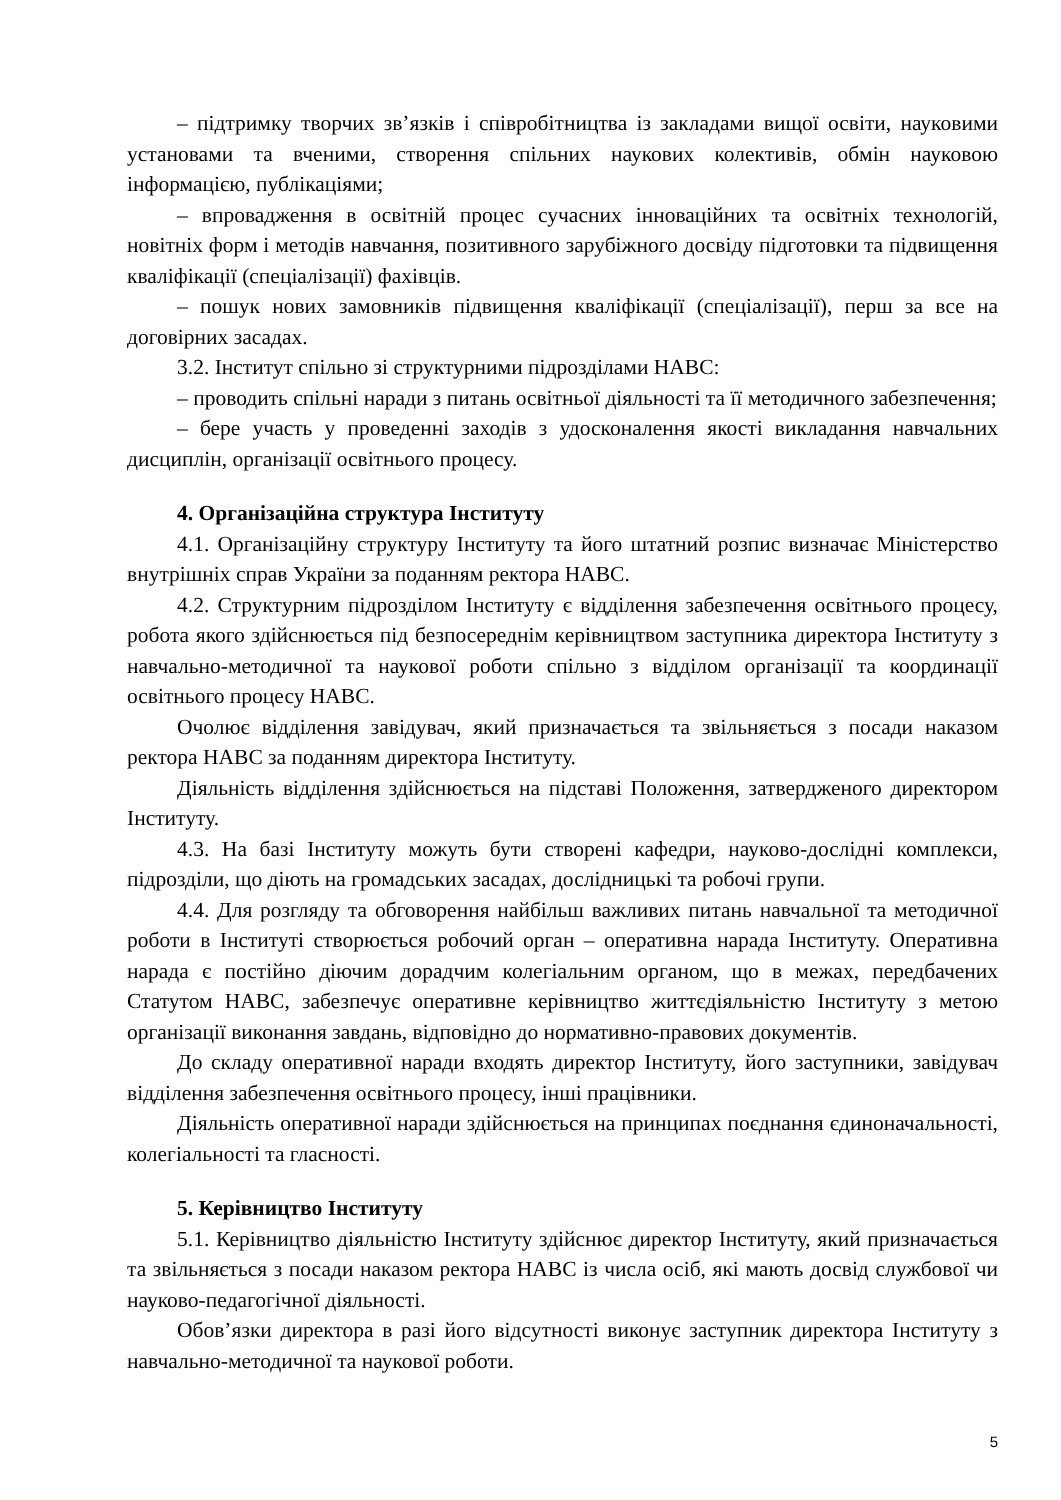– підтримку творчих зв’язків і співробітництва із закладами вищої освіти, науковими установами та вченими, створення спільних наукових колективів, обмін науковою інформацією, публікаціями;
– впровадження в освітній процес сучасних інноваційних та освітніх технологій, новітніх форм і методів навчання, позитивного зарубіжного досвіду підготовки та підвищення кваліфікації (спеціалізації) фахівців.
– пошук нових замовників підвищення кваліфікації (спеціалізації), перш за все на договірних засадах.
3.2. Інститут спільно зі структурними підрозділами НАВС:
– проводить спільні наради з питань освітньої діяльності та її методичного забезпечення;
– бере участь у проведенні заходів з удосконалення якості викладання навчальних дисциплін, організації освітнього процесу.
4. Організаційна структура Інституту
4.1. Організаційну структуру Інституту та його штатний розпис визначає Міністерство внутрішніх справ України за поданням ректора НАВС.
4.2. Структурним підрозділом Інституту є відділення забезпечення освітнього процесу, робота якого здійснюється під безпосереднім керівництвом заступника директора Інституту з навчально-методичної та наукової роботи спільно з відділом організації та координації освітнього процесу НАВС.
Очолює відділення завідувач, який призначається та звільняється з посади наказом ректора НАВС за поданням директора Інституту.
Діяльність відділення здійснюється на підставі Положення, затвердженого директором Інституту.
4.3. На базі Інституту можуть бути створені кафедри, науково-дослідні комплекси, підрозділи, що діють на громадських засадах, дослідницькі та робочі групи.
4.4. Для розгляду та обговорення найбільш важливих питань навчальної та методичної роботи в Інституті створюється робочий орган – оперативна нарада Інституту. Оперативна нарада є постійно діючим дорадчим колегіальним органом, що в межах, передбачених Статутом НАВС, забезпечує оперативне керівництво життєдіяльністю Інституту з метою організації виконання завдань, відповідно до нормативно-правових документів.
До складу оперативної наради входять директор Інституту, його заступники, завідувач відділення забезпечення освітнього процесу, інші працівники.
Діяльність оперативної наради здійснюється на принципах поєднання єдиноначальності, колегіальності та гласності.
5. Керівництво Інституту
5.1. Керівництво діяльністю Інституту здійснює директор Інституту, який призначається та звільняється з посади наказом ректора НАВС із числа осіб, які мають досвід службової чи науково-педагогічної діяльності.
Обов’язки директора в разі його відсутності виконує заступник директора Інституту з навчально-методичної та наукової роботи.
5